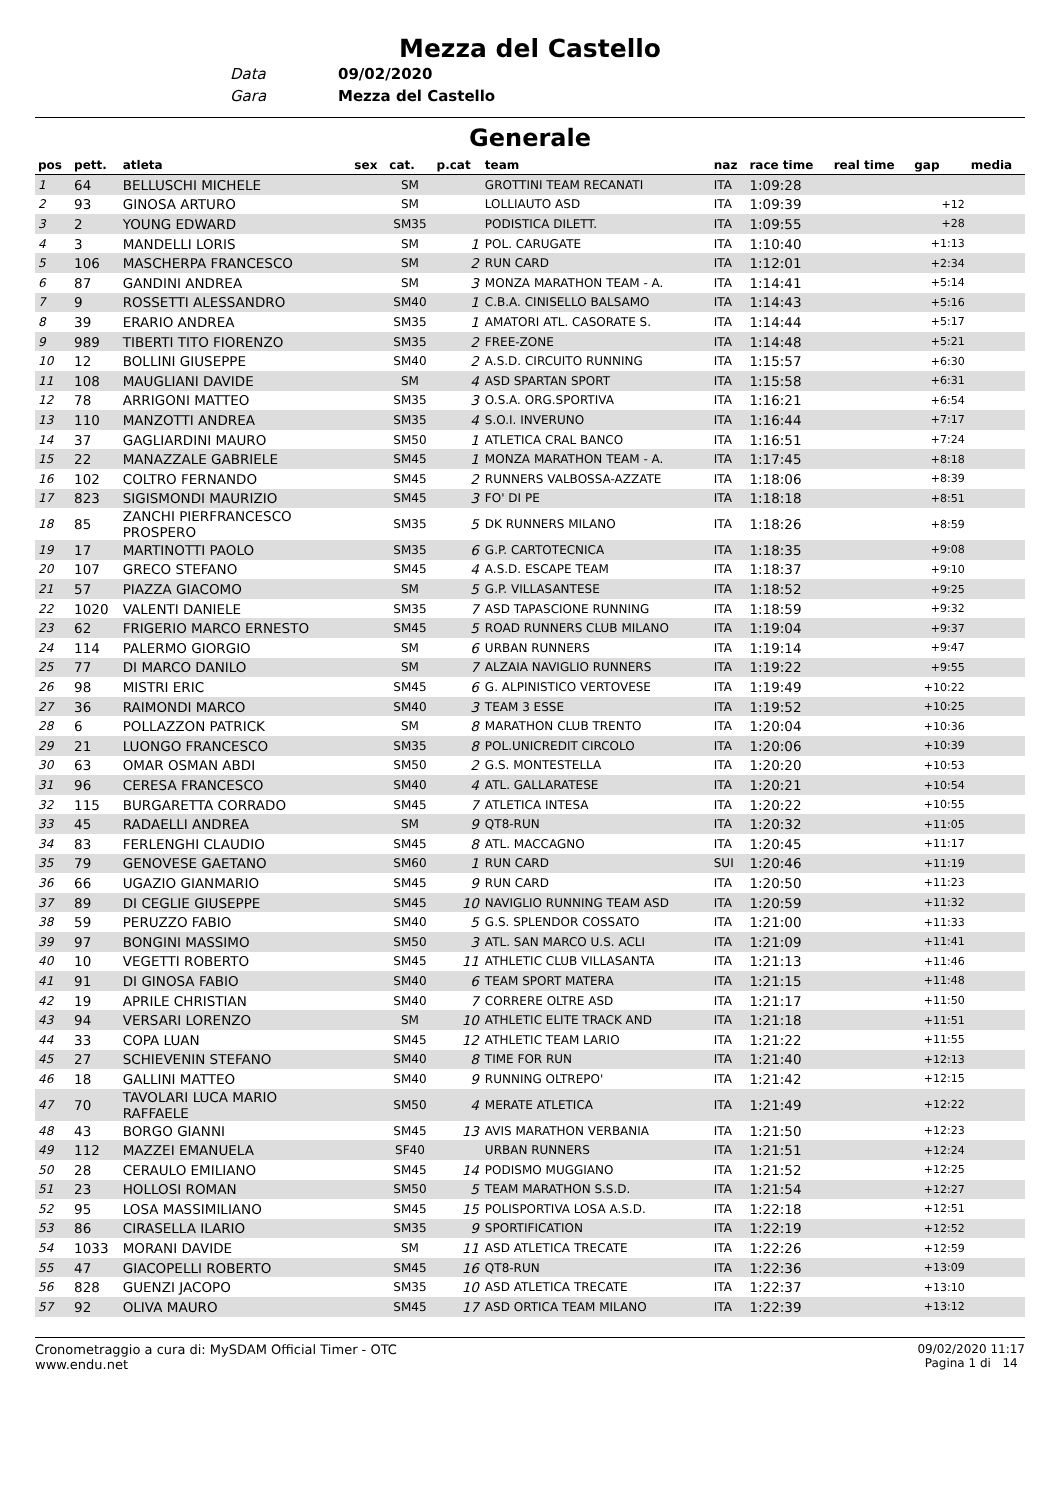Mezza del Castello
Data 09/02/2020
Gara Mezza del Castello
Generale
| pos | pett. | atleta | sex | cat. | p.cat | team | naz | race time | real time | gap | media |
| --- | --- | --- | --- | --- | --- | --- | --- | --- | --- | --- | --- |
| 1 | 64 | BELLUSCHI MICHELE | | SM | | GROTTINI TEAM RECANATI | ITA | 1:09:28 | | | |
| 2 | 93 | GINOSA ARTURO | | SM | | LOLLIAUTO ASD | ITA | 1:09:39 | | +12 | |
| 3 | 2 | YOUNG EDWARD | | SM35 | | PODISTICA DILETT. | ITA | 1:09:55 | | +28 | |
| 4 | 3 | MANDELLI LORIS | | SM | 1 | POL. CARUGATE | ITA | 1:10:40 | | +1:13 | |
| 5 | 106 | MASCHERPA FRANCESCO | | SM | 2 | RUN CARD | ITA | 1:12:01 | | +2:34 | |
| 6 | 87 | GANDINI ANDREA | | SM | 3 | MONZA MARATHON TEAM - A. | ITA | 1:14:41 | | +5:14 | |
| 7 | 9 | ROSSETTI ALESSANDRO | | SM40 | 1 | C.B.A. CINISELLO BALSAMO | ITA | 1:14:43 | | +5:16 | |
| 8 | 39 | ERARIO ANDREA | | SM35 | 1 | AMATORI ATL. CASORATE S. | ITA | 1:14:44 | | +5:17 | |
| 9 | 989 | TIBERTI TITO FIORENZO | | SM35 | 2 | FREE-ZONE | ITA | 1:14:48 | | +5:21 | |
| 10 | 12 | BOLLINI GIUSEPPE | | SM40 | 2 | A.S.D. CIRCUITO RUNNING | ITA | 1:15:57 | | +6:30 | |
| 11 | 108 | MAUGLIANI DAVIDE | | SM | 4 | ASD SPARTAN SPORT | ITA | 1:15:58 | | +6:31 | |
| 12 | 78 | ARRIGONI MATTEO | | SM35 | 3 | O.S.A. ORG.SPORTIVA | ITA | 1:16:21 | | +6:54 | |
| 13 | 110 | MANZOTTI ANDREA | | SM35 | 4 | S.O.I. INVERUNO | ITA | 1:16:44 | | +7:17 | |
| 14 | 37 | GAGLIARDINI MAURO | | SM50 | 1 | ATLETICA CRAL BANCO | ITA | 1:16:51 | | +7:24 | |
| 15 | 22 | MANAZZALE GABRIELE | | SM45 | 1 | MONZA MARATHON TEAM - A. | ITA | 1:17:45 | | +8:18 | |
| 16 | 102 | COLTRO FERNANDO | | SM45 | 2 | RUNNERS VALBOSSA-AZZATE | ITA | 1:18:06 | | +8:39 | |
| 17 | 823 | SIGISMONDI MAURIZIO | | SM45 | 3 | FO' DI PE | ITA | 1:18:18 | | +8:51 | |
| 18 | 85 | ZANCHI PIERFRANCESCO PROSPERO | | SM35 | 5 | DK RUNNERS MILANO | ITA | 1:18:26 | | +8:59 | |
| 19 | 17 | MARTINOTTI PAOLO | | SM35 | 6 | G.P. CARTOTECNICA | ITA | 1:18:35 | | +9:08 | |
| 20 | 107 | GRECO STEFANO | | SM45 | 4 | A.S.D. ESCAPE TEAM | ITA | 1:18:37 | | +9:10 | |
| 21 | 57 | PIAZZA GIACOMO | | SM | 5 | G.P. VILLASANTESE | ITA | 1:18:52 | | +9:25 | |
| 22 | 1020 | VALENTI DANIELE | | SM35 | 7 | ASD TAPASCIONE RUNNING | ITA | 1:18:59 | | +9:32 | |
| 23 | 62 | FRIGERIO MARCO ERNESTO | | SM45 | 5 | ROAD RUNNERS CLUB MILANO | ITA | 1:19:04 | | +9:37 | |
| 24 | 114 | PALERMO GIORGIO | | SM | 6 | URBAN RUNNERS | ITA | 1:19:14 | | +9:47 | |
| 25 | 77 | DI MARCO DANILO | | SM | 7 | ALZAIA NAVIGLIO RUNNERS | ITA | 1:19:22 | | +9:55 | |
| 26 | 98 | MISTRI ERIC | | SM45 | 6 | G. ALPINISTICO VERTOVESE | ITA | 1:19:49 | | +10:22 | |
| 27 | 36 | RAIMONDI MARCO | | SM40 | 3 | TEAM 3 ESSE | ITA | 1:19:52 | | +10:25 | |
| 28 | 6 | POLLAZZON PATRICK | | SM | 8 | MARATHON CLUB TRENTO | ITA | 1:20:04 | | +10:36 | |
| 29 | 21 | LUONGO FRANCESCO | | SM35 | 8 | POL.UNICREDIT CIRCOLO | ITA | 1:20:06 | | +10:39 | |
| 30 | 63 | OMAR OSMAN ABDI | | SM50 | 2 | G.S. MONTESTELLA | ITA | 1:20:20 | | +10:53 | |
| 31 | 96 | CERESA FRANCESCO | | SM40 | 4 | ATL. GALLARATESE | ITA | 1:20:21 | | +10:54 | |
| 32 | 115 | BURGARETTA CORRADO | | SM45 | 7 | ATLETICA INTESA | ITA | 1:20:22 | | +10:55 | |
| 33 | 45 | RADAELLI ANDREA | | SM | 9 | QT8-RUN | ITA | 1:20:32 | | +11:05 | |
| 34 | 83 | FERLENGHI CLAUDIO | | SM45 | 8 | ATL. MACCAGNO | ITA | 1:20:45 | | +11:17 | |
| 35 | 79 | GENOVESE GAETANO | | SM60 | 1 | RUN CARD | SUI | 1:20:46 | | +11:19 | |
| 36 | 66 | UGAZIO GIANMARIO | | SM45 | 9 | RUN CARD | ITA | 1:20:50 | | +11:23 | |
| 37 | 89 | DI CEGLIE GIUSEPPE | | SM45 | 10 | NAVIGLIO RUNNING TEAM ASD | ITA | 1:20:59 | | +11:32 | |
| 38 | 59 | PERUZZO FABIO | | SM40 | 5 | G.S. SPLENDOR COSSATO | ITA | 1:21:00 | | +11:33 | |
| 39 | 97 | BONGINI MASSIMO | | SM50 | 3 | ATL. SAN MARCO U.S. ACLI | ITA | 1:21:09 | | +11:41 | |
| 40 | 10 | VEGETTI ROBERTO | | SM45 | 11 | ATHLETIC CLUB VILLASANTA | ITA | 1:21:13 | | +11:46 | |
| 41 | 91 | DI GINOSA FABIO | | SM40 | 6 | TEAM SPORT MATERA | ITA | 1:21:15 | | +11:48 | |
| 42 | 19 | APRILE CHRISTIAN | | SM40 | 7 | CORRERE OLTRE ASD | ITA | 1:21:17 | | +11:50 | |
| 43 | 94 | VERSARI LORENZO | | SM | 10 | ATHLETIC ELITE TRACK AND | ITA | 1:21:18 | | +11:51 | |
| 44 | 33 | COPA LUAN | | SM45 | 12 | ATHLETIC TEAM LARIO | ITA | 1:21:22 | | +11:55 | |
| 45 | 27 | SCHIEVENIN STEFANO | | SM40 | 8 | TIME FOR RUN | ITA | 1:21:40 | | +12:13 | |
| 46 | 18 | GALLINI MATTEO | | SM40 | 9 | RUNNING OLTREPO' | ITA | 1:21:42 | | +12:15 | |
| 47 | 70 | TAVOLARI LUCA MARIO RAFFAELE | | SM50 | 4 | MERATE ATLETICA | ITA | 1:21:49 | | +12:22 | |
| 48 | 43 | BORGO GIANNI | | SM45 | 13 | AVIS MARATHON VERBANIA | ITA | 1:21:50 | | +12:23 | |
| 49 | 112 | MAZZEI EMANUELA | | SF40 | | URBAN RUNNERS | ITA | 1:21:51 | | +12:24 | |
| 50 | 28 | CERAULO EMILIANO | | SM45 | 14 | PODISMO MUGGIANO | ITA | 1:21:52 | | +12:25 | |
| 51 | 23 | HOLLOSI ROMAN | | SM50 | 5 | TEAM MARATHON S.S.D. | ITA | 1:21:54 | | +12:27 | |
| 52 | 95 | LOSA MASSIMILIANO | | SM45 | 15 | POLISPORTIVA LOSA A.S.D. | ITA | 1:22:18 | | +12:51 | |
| 53 | 86 | CIRASELLA ILARIO | | SM35 | 9 | SPORTIFICATION | ITA | 1:22:19 | | +12:52 | |
| 54 | 1033 | MORANI DAVIDE | | SM | 11 | ASD ATLETICA TRECATE | ITA | 1:22:26 | | +12:59 | |
| 55 | 47 | GIACOPELLI ROBERTO | | SM45 | 16 | QT8-RUN | ITA | 1:22:36 | | +13:09 | |
| 56 | 828 | GUENZI JACOPO | | SM35 | 10 | ASD ATLETICA TRECATE | ITA | 1:22:37 | | +13:10 | |
| 57 | 92 | OLIVA MAURO | | SM45 | 17 | ASD ORTICA TEAM MILANO | ITA | 1:22:39 | | +13:12 | |
Cronometraggio a cura di: MySDAM Official Timer - OTC
www.endu.net
09/02/2020 11:17
Pagina 1 di 14